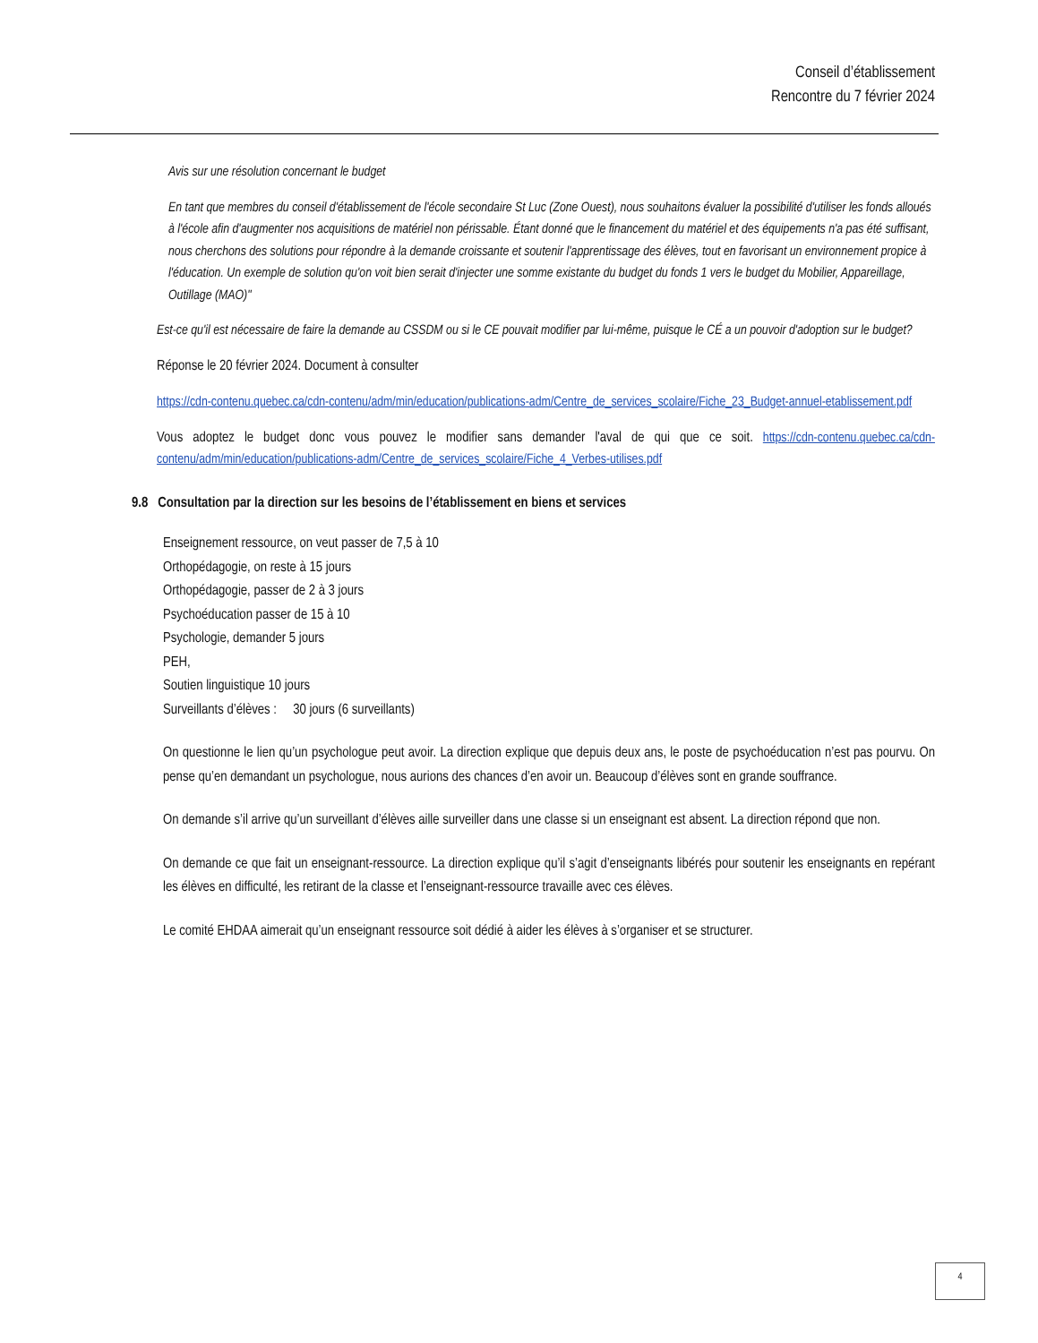Conseil d’établissement
Rencontre du 7 février 2024
Avis sur une résolution concernant le budget
En tant que membres du conseil d'établissement de l'école secondaire St Luc (Zone Ouest), nous souhaitons évaluer la possibilité d'utiliser les fonds alloués à l'école afin d'augmenter nos acquisitions de matériel non périssable. Étant donné que le financement du matériel et des équipements n'a pas été suffisant, nous cherchons des solutions pour répondre à la demande croissante et soutenir l'apprentissage des élèves, tout en favorisant un environnement propice à l'éducation. Un exemple de solution qu'on voit bien serait d'injecter une somme existante du budget du fonds 1 vers le budget du Mobilier, Appareillage, Outillage (MAO)"
Est-ce qu'il est nécessaire de faire la demande au CSSDM ou si le CE pouvait modifier par lui-même, puisque le CÉ a un pouvoir d'adoption sur le budget?
Réponse le 20 février 2024. Document à consulter
https://cdn-contenu.quebec.ca/cdn-contenu/adm/min/education/publications-adm/Centre_de_services_scolaire/Fiche_23_Budget-annuel-etablissement.pdf
Vous adoptez le budget donc vous pouvez le modifier sans demander l'aval de qui que ce soit. https://cdn-contenu.quebec.ca/cdn-contenu/adm/min/education/publications-adm/Centre_de_services_scolaire/Fiche_4_Verbes-utilises.pdf
9.8 Consultation par la direction sur les besoins de l’établissement en biens et services
Enseignement ressource, on veut passer de 7,5 à 10
Orthopédagogie, on reste à 15 jours
Orthopédagogie, passer de 2 à 3 jours
Psychoéducation passer de 15 à 10
Psychologie, demander 5 jours
PEH,
Soutien linguistique 10 jours
Surveillants d’élèves : 30 jours (6 surveillants)
On questionne le lien qu’un psychologue peut avoir. La direction explique que depuis deux ans, le poste de psychoéducation n’est pas pourvu. On pense qu’en demandant un psychologue, nous aurions des chances d’en avoir un. Beaucoup d’élèves sont en grande souffrance.
On demande s’il arrive qu’un surveillant d’élèves aille surveiller dans une classe si un enseignant est absent. La direction répond que non.
On demande ce que fait un enseignant-ressource. La direction explique qu’il s’agit d’enseignants libérés pour soutenir les enseignants en repérant les élèves en difficulté, les retirant de la classe et l’enseignant-ressource travaille avec ces élèves.
Le comité EHDAA aimerait qu’un enseignant ressource soit dédié à aider les élèves à s’organiser et se structurer.
4